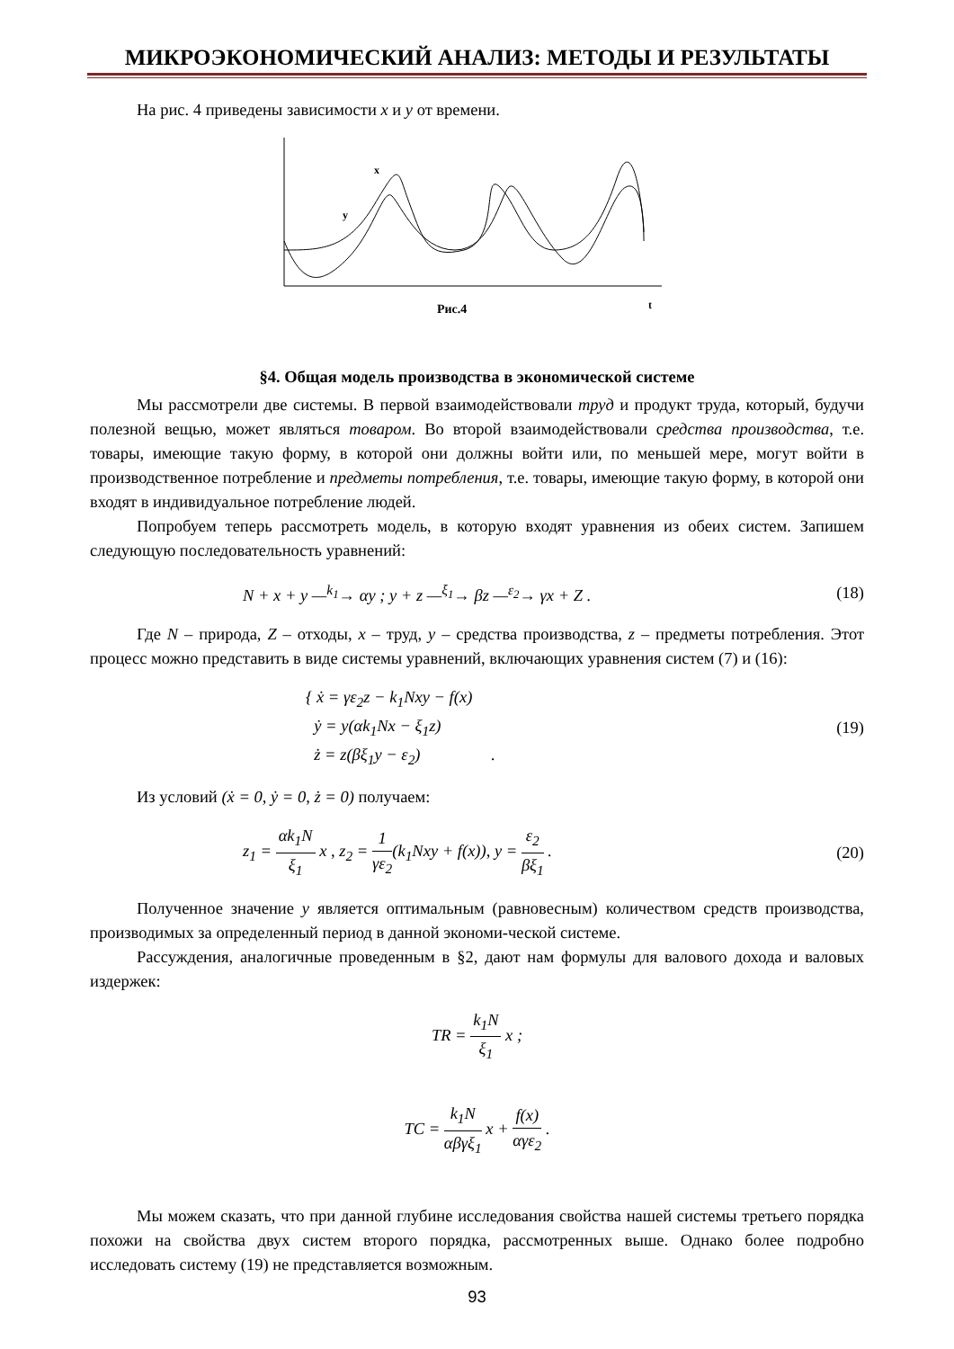МИКРОЭКОНОМИЧЕСКИЙ АНАЛИЗ: МЕТОДЫ И РЕЗУЛЬТАТЫ
На рис. 4 приведены зависимости x и y от времени.
x
y
t
Рис.4
§4. Общая модель производства в экономической системе
Мы рассмотрели две системы. В первой взаимодействовали труд и продукт труда, который, будучи полезной вещью, может являться товаром. Во второй взаимодействовали средства производства, т.е. товары, имеющие такую форму, в которой они должны войти или, по меньшей мере, могут войти в производственное потребление и предметы потребления, т.е. товары, имеющие такую форму, в которой они входят в индивидуальное потребление людей.
Попробуем теперь рассмотреть модель, в которую входят уравнения из обеих систем. Запишем следующую последовательность уравнений:
N + x + y —<sup>k<sub>1</sub></sup>→ αy ; y + z —<sup>ξ<sub>1</sub></sup>→ βz —<sup>ε<sub>2</sub></sup>→ γx + Z . (18)
Где N – природа, Z – отходы, x – труд, y – средства производства, z – предметы потребления. Этот процесс можно представить в виде системы уравнений, включающих уравнения систем (7) и (16):
{ ẋ = γε<sub>2</sub>z − k<sub>1</sub>Nxy − f(x)
ẏ = y(αk<sub>1</sub>Nx − ξ<sub>1</sub>z)
ż = z(βξ<sub>1</sub>y − ε<sub>2</sub>) . (19)
Из условий (ẋ = 0, ẏ = 0, ż = 0) получаем:
z<sub>1</sub> = αk<sub>1</sub>N ξ<sub>1</sub> x , z<sub>2</sub> = 1 γε<sub>2</sub>(k<sub>1</sub>Nxy + f(x)), y = ε<sub>2</sub> βξ<sub>1</sub> . (20)
Полученное значение y является оптимальным (равновесным) количеством средств производства, производимых за определенный период в данной экономи-ческой системе.
Рассуждения, аналогичные проведенным в §2, дают нам формулы для валового дохода и валовых издержек:
TR = k<sub>1</sub>N ξ<sub>1</sub> x ;
TC = k<sub>1</sub>N αβγξ<sub>1</sub> x + f(x) αγε<sub>2</sub> .
Мы можем сказать, что при данной глубине исследования свойства нашей системы третьего порядка похожи на свойства двух систем второго порядка, рассмотренных выше. Однако более подробно исследовать систему (19) не представляется возможным.
93